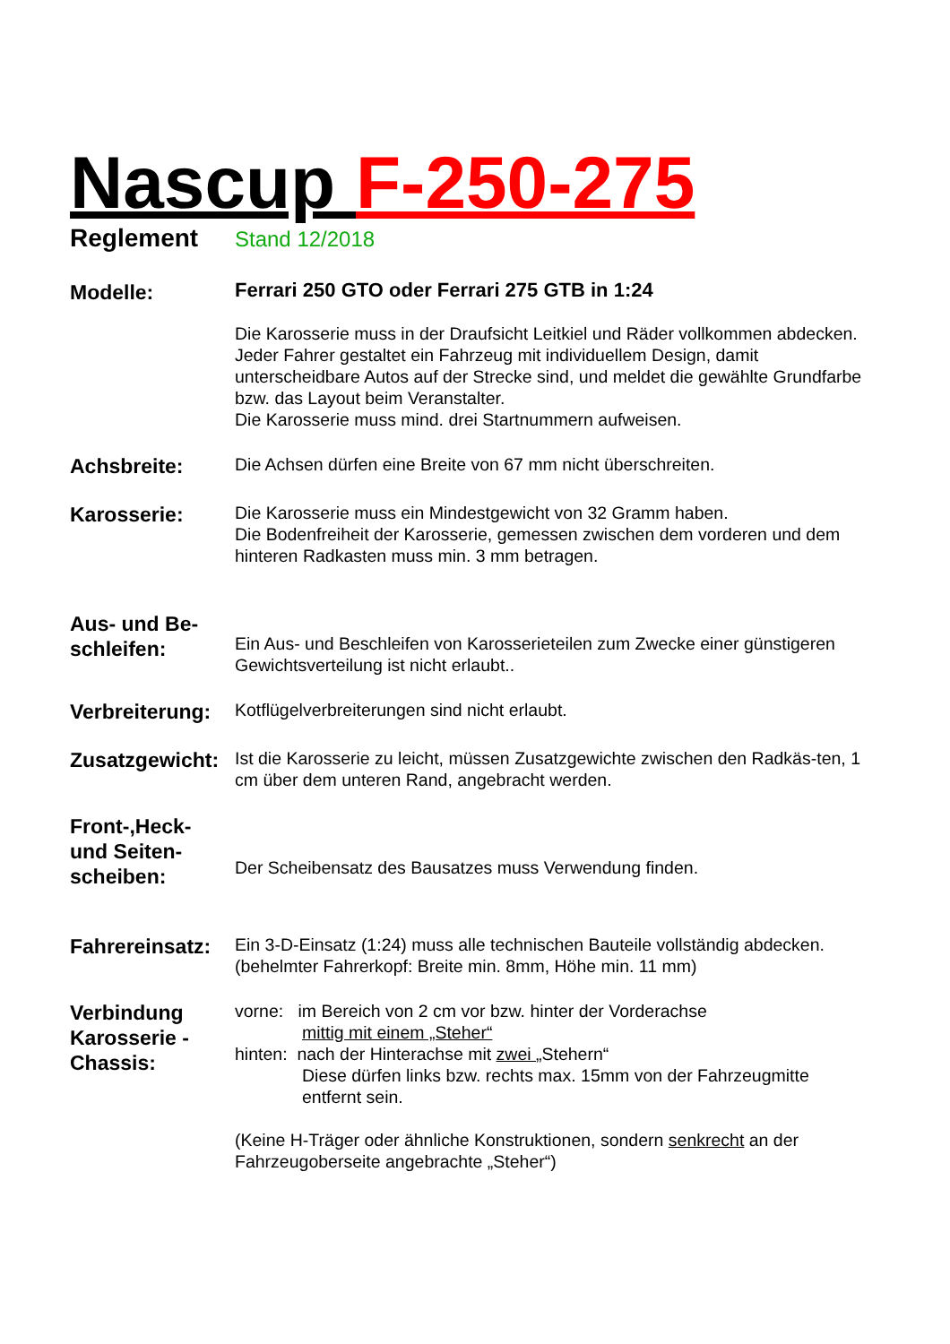Nascup F-250-275
Reglement Stand 12/2018
Modelle:
Ferrari 250 GTO oder Ferrari 275 GTB in 1:24
Die Karosserie muss in der Draufsicht Leitkiel und Räder vollkommen abdecken.
Jeder Fahrer gestaltet ein Fahrzeug mit individuellem Design, damit unterscheidbare Autos auf der Strecke sind, und meldet die gewählte Grundfarbe bzw. das Layout beim Veranstalter.
Die Karosserie muss mind. drei Startnummern aufweisen.
Achsbreite:
Die Achsen dürfen eine Breite von 67 mm nicht überschreiten.
Karosserie:
Die Karosserie muss ein Mindestgewicht von 32 Gramm haben.
Die Bodenfreiheit der Karosserie, gemessen zwischen dem vorderen und dem hinteren Radkasten muss min. 3 mm betragen.
Aus- und Be-
schleifen:
Ein Aus- und Beschleifen von Karosserieteilen zum Zwecke einer günstigeren Gewichtsverteilung ist nicht erlaubt..
Verbreiterung:
Kotflügelverbreiterungen sind nicht erlaubt.
Zusatzgewicht:
Ist die Karosserie zu leicht, müssen Zusatzgewichte zwischen den Radkäs-ten, 1 cm über dem unteren Rand, angebracht werden.
Front-,Heck-
und Seiten-
scheiben:
Der Scheibensatz des Bausatzes muss Verwendung finden.
Fahrereinsatz:
Ein 3-D-Einsatz (1:24) muss alle technischen Bauteile vollständig abdecken.
(behelmter Fahrerkopf: Breite min. 8mm, Höhe min. 11 mm)
Verbindung
Karosserie -
Chassis:
vorne: im Bereich von 2 cm vor bzw. hinter der Vorderachse
mittig mit einem „Steher“
hinten: nach der Hinterachse mit zwei „Stehern“
Diese dürfen links bzw. rechts max. 15mm von der Fahrzeugmitte entfernt sein.
(Keine H-Träger oder ähnliche Konstruktionen, sondern senkrecht an der Fahrzeugoberseite angebrachte „Steher“)